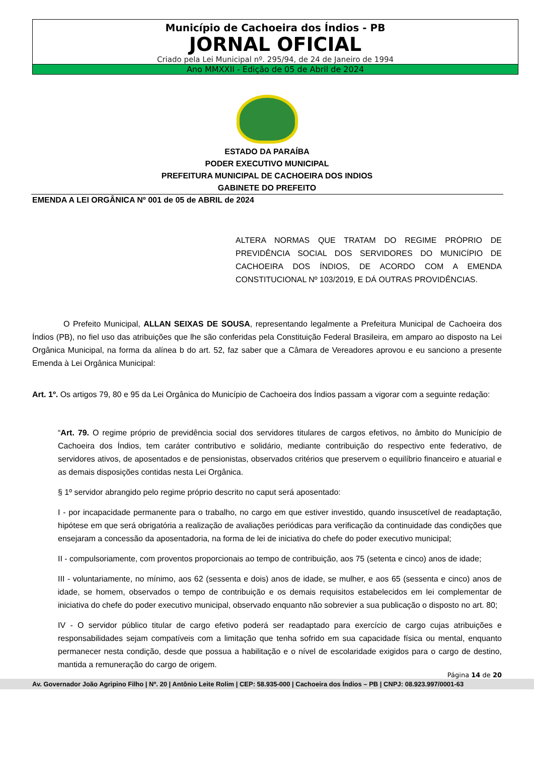Município de Cachoeira dos Índios - PB
JORNAL OFICIAL
Criado pela Lei Municipal nº. 295/94, de 24 de Janeiro de 1994
Ano MMXXII - Edição de 05 de Abril de 2024
ESTADO DA PARAÍBA
PODER EXECUTIVO MUNICIPAL
PREFEITURA MUNICIPAL DE CACHOEIRA DOS INDIOS
GABINETE DO PREFEITO
EMENDA A LEI ORGÂNICA Nº 001 de 05 de ABRIL de 2024
ALTERA NORMAS QUE TRATAM DO REGIME PRÓPRIO DE PREVIDÊNCIA SOCIAL DOS SERVIDORES DO MUNICÍPIO DE CACHOEIRA DOS ÍNDIOS, DE ACORDO COM A EMENDA CONSTITUCIONAL Nº 103/2019, E DÁ OUTRAS PROVIDÊNCIAS.
O Prefeito Municipal, ALLAN SEIXAS DE SOUSA, representando legalmente a Prefeitura Municipal de Cachoeira dos Índios (PB), no fiel uso das atribuições que lhe são conferidas pela Constituição Federal Brasileira, em amparo ao disposto na Lei Orgânica Municipal, na forma da alínea b do art. 52, faz saber que a Câmara de Vereadores aprovou e eu sanciono a presente Emenda à Lei Orgânica Municipal:
Art. 1º. Os artigos 79, 80 e 95 da Lei Orgânica do Município de Cachoeira dos Índios passam a vigorar com a seguinte redação:
“Art. 79. O regime próprio de previdência social dos servidores titulares de cargos efetivos, no âmbito do Município de Cachoeira dos Índios, tem caráter contributivo e solidário, mediante contribuição do respectivo ente federativo, de servidores ativos, de aposentados e de pensionistas, observados critérios que preservem o equilíbrio financeiro e atuarial e as demais disposições contidas nesta Lei Orgânica.
§ 1º servidor abrangido pelo regime próprio descrito no caput será aposentado:
I - por incapacidade permanente para o trabalho, no cargo em que estiver investido, quando insuscetível de readaptação, hipótese em que será obrigatória a realização de avaliações periódicas para verificação da continuidade das condições que ensejaram a concessão da aposentadoria, na forma de lei de iniciativa do chefe do poder executivo municipal;
II - compulsoriamente, com proventos proporcionais ao tempo de contribuição, aos 75 (setenta e cinco) anos de idade;
III - voluntariamente, no mínimo, aos 62 (sessenta e dois) anos de idade, se mulher, e aos 65 (sessenta e cinco) anos de idade, se homem, observados o tempo de contribuição e os demais requisitos estabelecidos em lei complementar de iniciativa do chefe do poder executivo municipal, observado enquanto não sobrevier a sua publicação o disposto no art. 80;
IV - O servidor público titular de cargo efetivo poderá ser readaptado para exercício de cargo cujas atribuições e responsabilidades sejam compatíveis com a limitação que tenha sofrido em sua capacidade física ou mental, enquanto permanecer nesta condição, desde que possua a habilitação e o nível de escolaridade exigidos para o cargo de destino, mantida a remuneração do cargo de origem.
Página 14 de 20
Av. Governador João Agripino Filho | Nº. 20 | Antônio Leite Rolim | CEP: 58.935-000 | Cachoeira dos Índios – PB | CNPJ: 08.923.997/0001-63